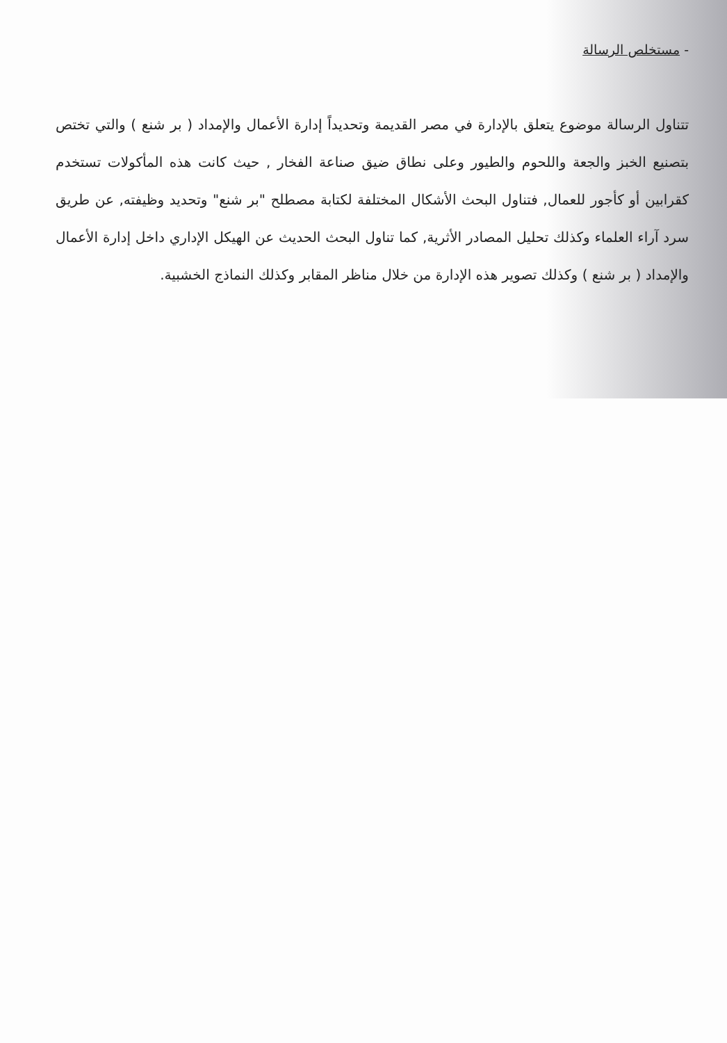- مستخلص الرسالة
تتناول الرسالة موضوع يتعلق بالإدارة في مصر القديمة وتحديداً إدارة الأعمال والإمداد ( بر شنع ) والتي تختص بتصنيع الخبز والجعة واللحوم والطيور وعلى نطاق ضيق صناعة الفخار , حيث كانت هذه المأكولات تستخدم كقرابين أو كأجور للعمال, فتناول البحث الأشكال المختلفة لكتابة مصطلح "بر شنع" وتحديد وظيفته, عن طريق سرد آراء العلماء وكذلك تحليل المصادر الأثرية, كما تناول البحث الحديث عن الهيكل الإداري داخل إدارة الأعمال والإمداد ( بر شنع ) وكذلك تصوير هذه الإدارة من خلال مناظر المقابر وكذلك النماذج الخشبية.